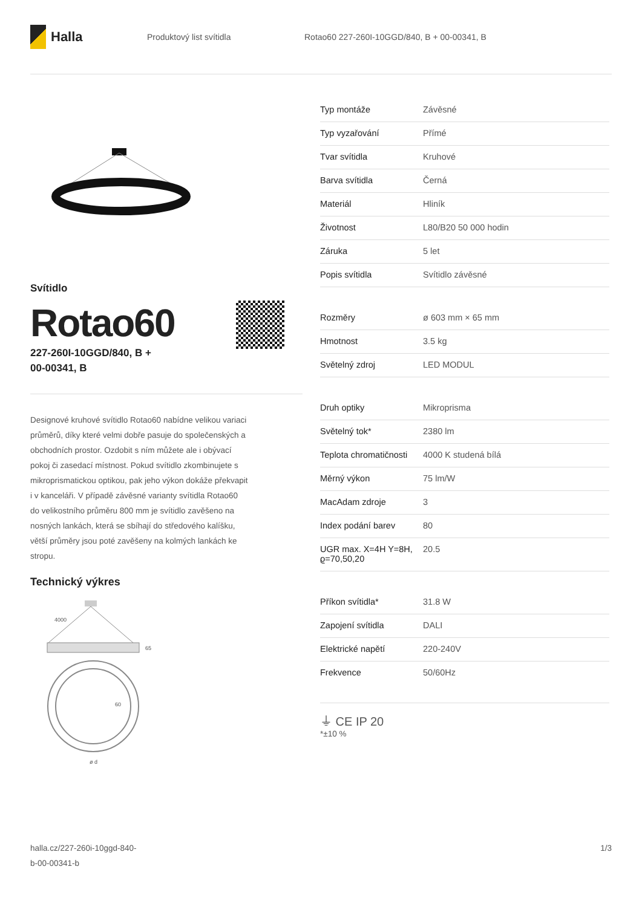Halla
Produktový list svítidla
Rotao60 227-260I-10GGD/840, B + 00-00341, B
Svítidlo
Rotao60
227-260I-10GGD/840, B +
00-00341, B
Designové kruhové svítidlo Rotao60 nabídne velikou variaci průměrů, díky které velmi dobře pasuje do společenských a obchodních prostor. Ozdobit s ním můžete ale i obývací pokoj či zasedací místnost. Pokud svítidlo zkombinujete s mikroprismatickou optikou, pak jeho výkon dokáže překvapit i v kanceláři. V případě závěsné varianty svítidla Rotao60 do velikostního průměru 800 mm je svítidlo zavěšeno na nosných lankách, která se sbíhají do středového kalíšku, větší průměry jsou poté zavěšeny na kolmých lankách ke stropu.
Technický výkres
4000
65
60
ø d
| Typ montáže | Závěsné |
| Typ vyzařování | Přímé |
| Tvar svítidla | Kruhové |
| Barva svítidla | Černá |
| Materiál | Hliník |
| Životnost | L80/B20 50 000 hodin |
| Záruka | 5 let |
| Popis svítidla | Svítidlo závěsné |
| Rozměry | ø 603 mm × 65 mm |
| Hmotnost | 3.5 kg |
| Světelný zdroj | LED MODUL |
| Druh optiky | Mikroprisma |
| Světelný tok* | 2380 lm |
| Teplota chromatičnosti | 4000 K studená bílá |
| Měrný výkon | 75 lm/W |
| MacAdam zdroje | 3 |
| Index podání barev | 80 |
| UGR max. X=4H Y=8H, ϱ=70,50,20 | 20.5 |
| Příkon svítidla* | 31.8 W |
| Zapojení svítidla | DALI |
| Elektrické napětí | 220-240V |
| Frekvence | 50/60Hz |
⏚ CE IP 20
*±10 %
halla.cz/227-260i-10ggd-840-
b-00-00341-b
1/3